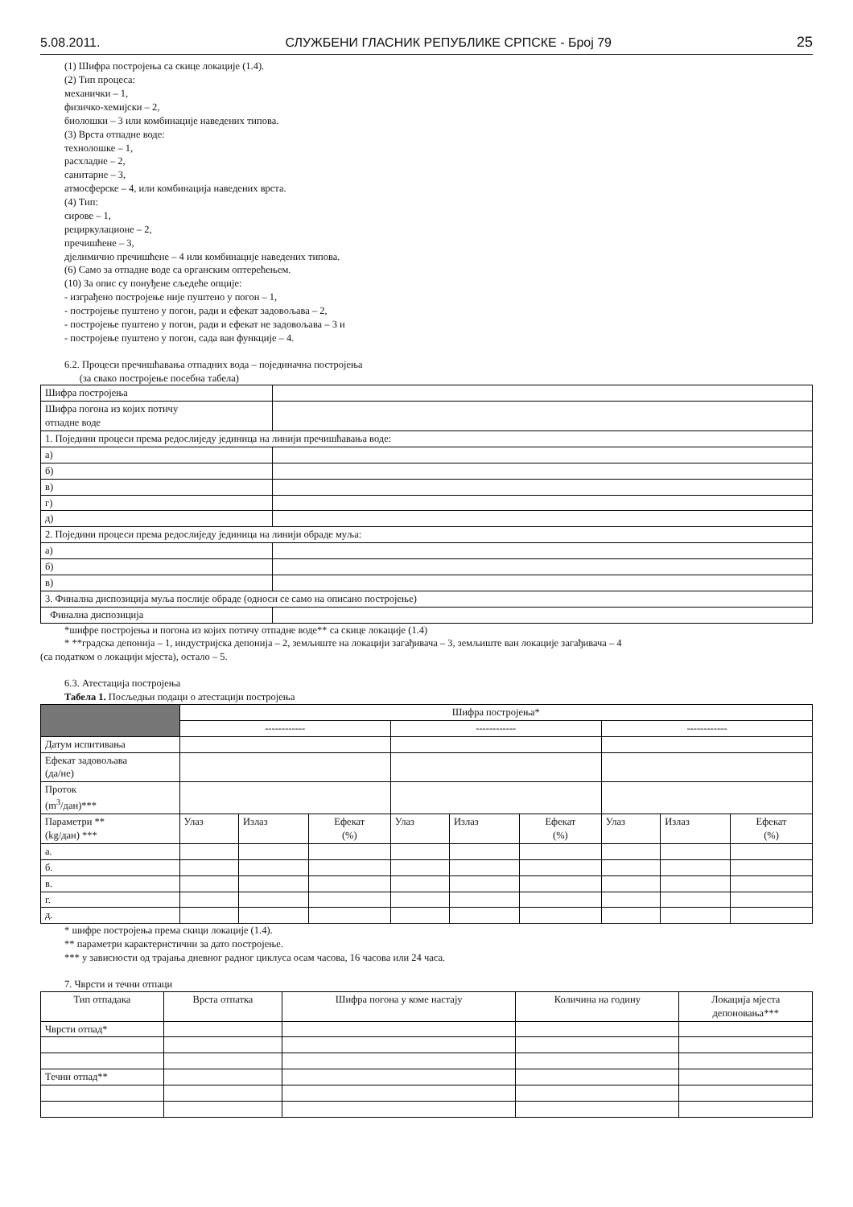5.08.2011. СЛУЖБЕНИ ГЛАСНИК РЕПУБЛИКЕ СРПСКЕ - Број 79 25
(1) Шифра постројења са скице локације (1.4).
(2) Тип процеса:
механички – 1,
физичко-хемијски – 2,
биолошки – 3 или комбинације наведених типова.
(3) Врста отпадне воде:
технолошке – 1,
расхладне – 2,
санитарне – 3,
атмосферске – 4, или комбинација наведених врста.
(4) Тип:
сирове – 1,
рециркулационе – 2,
пречишћене – 3,
дјелимично пречишћене – 4 или комбинације наведених типова.
(6) Само за отпадне воде са органским оптерећењем.
(10) За опис су понуђене сљедеће опције:
- изграђено постројење није пуштено у погон – 1,
- постројење пуштено у погон, ради и ефекат задовољава – 2,
- постројење пуштено у погон, ради и ефекат не задовољава – 3 и
- постројење пуштено у погон, сада ван функције – 4.
6.2. Процеси пречишћавања отпадних вода – појединачна постројења
(за свако постројење посебна табела)
| Шифра постројења | |
| Шифра погона из којих потичу отпадне воде | |
| 1. Поједини процеси према редослиједу јединица на линији пречишћавања воде: | |
| а) | |
| б) | |
| в) | |
| г) | |
| д) | |
| 2. Поједини процеси према редослиједу јединица на линији обраде муља: | |
| а) | |
| б) | |
| в) | |
| 3. Финална диспозиција муља послије обраде (односи се само на описано постројење) | |
| Финална диспозиција | |
*шифре постројења и погона из којих потичу отпадне воде** са скице локације (1.4)
* **градска депонија – 1, индустријска депонија – 2, земљиште на локацији загађивача – 3, земљиште ван локације загађивача – 4
(са податком о локацији мјеста), остало – 5.
6.3. Атестација постројења
Табела 1. Посљедњи подаци о атестацији постројења
| | Шифра постројења* | | | | | | | | |
| | ------------ | | | ------------ | | | ------------ | | |
| Датум испитивања | | | | | | | | | |
| Ефекат задовољава (да/не) | | | | | | | | | |
| Проток (m<sup>3</sup>/дан)*** | | | | | | | | | |
| Параметри ** (kg/дан) *** | Улаз | Излаз | Ефекат (%) | Улаз | Излаз | Ефекат (%) | Улаз | Излаз | Ефекат (%) |
| а. | | | | | | | | | |
| б. | | | | | | | | | |
| в. | | | | | | | | | |
| г. | | | | | | | | | |
| д. | | | | | | | | | |
* шифре постројења према скици локације (1.4).
** параметри карактеристични за дато постројење.
*** у зависности од трајања дневног радног циклуса осам часова, 16 часова или 24 часа.
7. Чврсти и течни отпаци
| Тип отпадака | Врста отпатка | Шифра погона у коме настају | Количина на годину | Локација мјеста депоновања*** |
| Чврсти отпад* | | | | |
| Течни отпад** | | | | |